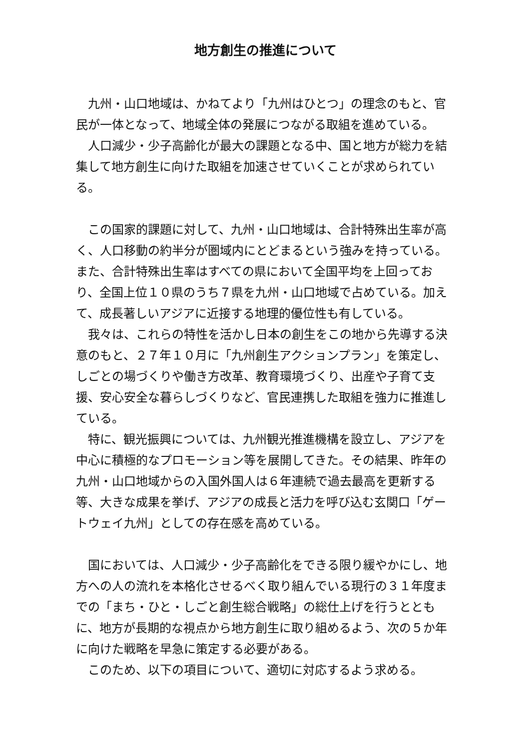地方創生の推進について
九州・山口地域は、かねてより「九州はひとつ」の理念のもと、官民が一体となって、地域全体の発展につながる取組を進めている。
人口減少・少子高齢化が最大の課題となる中、国と地方が総力を結集して地方創生に向けた取組を加速させていくことが求められている。
この国家的課題に対して、九州・山口地域は、合計特殊出生率が高く、人口移動の約半分が圏域内にとどまるという強みを持っている。また、合計特殊出生率はすべての県において全国平均を上回っており、全国上位１０県のうち７県を九州・山口地域で占めている。加えて、成長著しいアジアに近接する地理的優位性も有している。
我々は、これらの特性を活かし日本の創生をこの地から先導する決意のもと、２７年１０月に「九州創生アクションプラン」を策定し、しごとの場づくりや働き方改革、教育環境づくり、出産や子育て支援、安心安全な暮らしづくりなど、官民連携した取組を強力に推進している。
特に、観光振興については、九州観光推進機構を設立し、アジアを中心に積極的なプロモーション等を展開してきた。その結果、昨年の九州・山口地域からの入国外国人は６年連続で過去最高を更新する等、大きな成果を挙げ、アジアの成長と活力を呼び込む玄関口「ゲートウェイ九州」としての存在感を高めている。
国においては、人口減少・少子高齢化をできる限り緩やかにし、地方への人の流れを本格化させるべく取り組んでいる現行の３１年度までの「まち・ひと・しごと創生総合戦略」の総仕上げを行うとともに、地方が長期的な視点から地方創生に取り組めるよう、次の５か年に向けた戦略を早急に策定する必要がある。
このため、以下の項目について、適切に対応するよう求める。